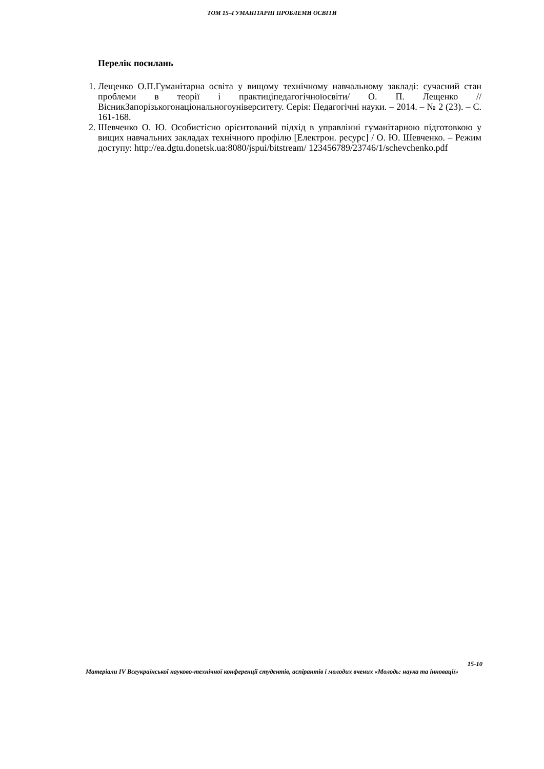ТОМ 15–ГУМАНІТАРНІ ПРОБЛЕМИ ОСВІТИ
Перелік посилань
1. Лещенко О.П.Гуманітарна освіта у вищому технічному навчальному закладі: сучасний стан проблеми в теорії і практиціпедагогічноїосвіти/ О. П. Лещенко // ВісникЗапорізькогонаціональногоуніверситету. Серія: Педагогічні науки. – 2014. – № 2 (23). – С. 161-168.
2. Шевченко О. Ю. Особистісно орієнтований підхід в управлінні гуманітарною підготовкою у вищих навчальних закладах технічного профілю [Електрон. ресурс] / О. Ю. Шевченко. – Режим доступу: http://ea.dgtu.donetsk.ua:8080/jspui/bitstream/ 123456789/23746/1/schevchenko.pdf
15-10
Матеріали IV Всеукраїнської науково-технічної конференції студентів, аспірантів і молодих вчених «Молодь: наука та інновації»